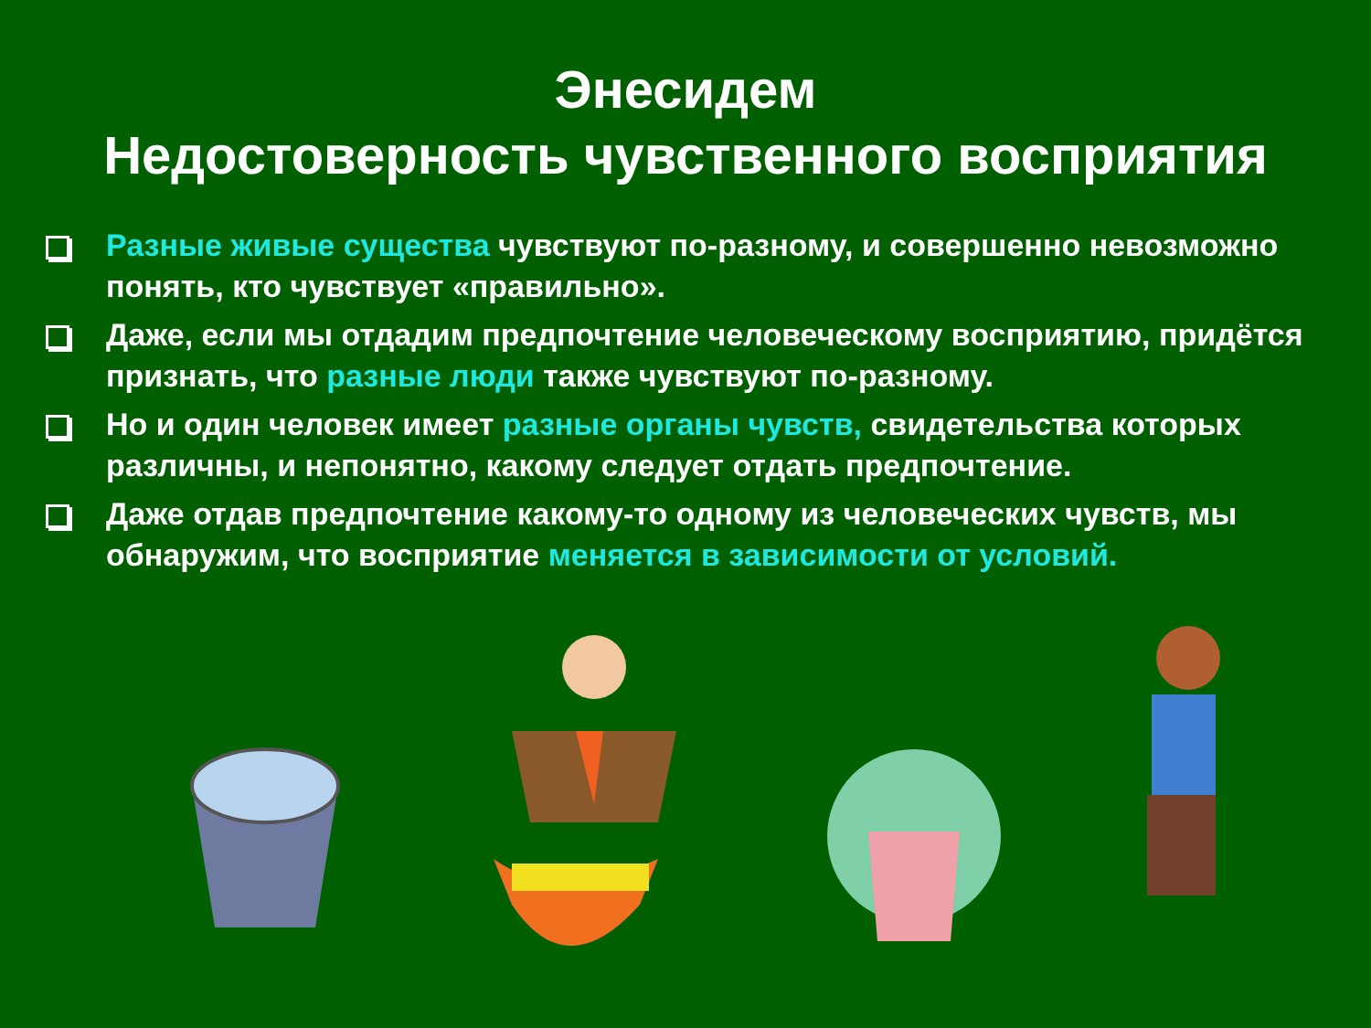Энесидем
Недостоверность чувственного восприятия
Разные живые существа чувствуют по-разному, и совершенно невозможно понять, кто чувствует «правильно».
Даже, если мы отдадим предпочтение человеческому восприятию, придётся признать, что разные люди также чувствуют по-разному.
Но и один человек имеет разные органы чувств, свидетельства которых различны, и непонятно, какому следует отдать предпочтение.
Даже отдав предпочтение какому-то одному из человеческих чувств, мы обнаружим, что восприятие меняется в зависимости от условий.